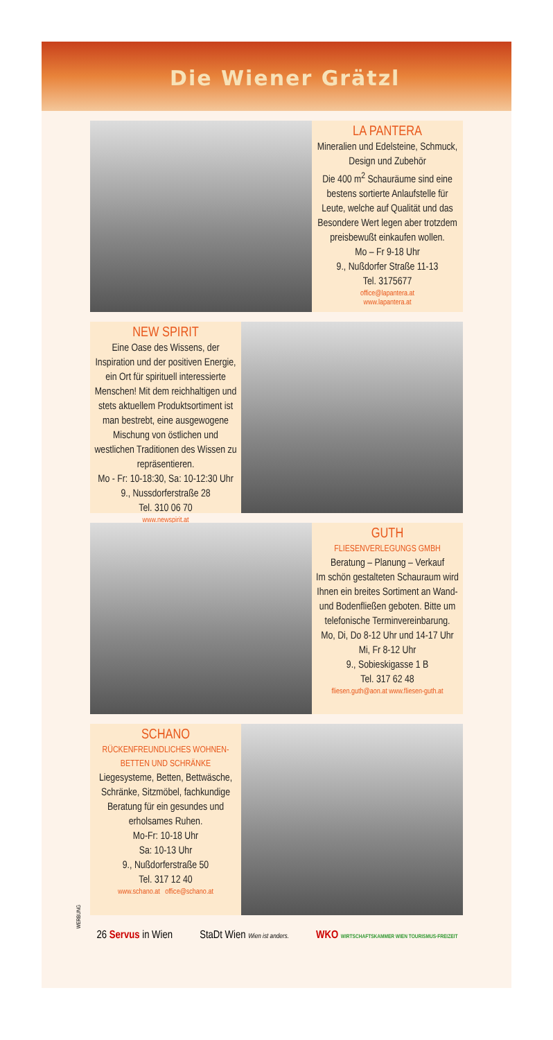Die Wiener Grätzl
LA PANTERA
Mineralien und Edelsteine, Schmuck, Design und Zubehör
Die 400 m<sup>2</sup> Schauräume sind eine bestens sortierte Anlaufstelle für Leute, welche auf Qualität und das Besondere Wert legen aber trotzdem preisbewußt einkaufen wollen.
Mo – Fr 9-18 Uhr
9., Nußdorfer Straße 11-13
Tel. 3175677
office@lapantera.at
www.lapantera.at
NEW SPIRIT
Eine Oase des Wissens, der Inspiration und der positiven Energie, ein Ort für spirituell interessierte Menschen! Mit dem reichhaltigen und stets aktuellem Produktsortiment ist man bestrebt, eine ausgewogene Mischung von östlichen und westlichen Traditionen des Wissen zu repräsentieren.
Mo - Fr: 10-18:30, Sa: 10-12:30 Uhr
9., Nussdorferstraße 28
Tel. 310 06 70
www.newspirit.at
GUTH
FLIESENVERLEGUNGS GMBH
Beratung – Planung – Verkauf
Im schön gestalteten Schauraum wird Ihnen ein breites Sortiment an Wand- und Bodenfließen geboten. Bitte um telefonische Terminvereinbarung.
Mo, Di, Do 8-12 Uhr und 14-17 Uhr
Mi, Fr 8-12 Uhr
9., Sobieskigasse 1 B
Tel. 317 62 48
fliesen.guth@aon.at www.fliesen-guth.at
SCHANO
RÜCKENFREUNDLICHES WOHNEN-
BETTEN UND SCHRÄNKE
Liegesysteme, Betten, Bettwäsche, Schränke, Sitzmöbel, fachkundige Beratung für ein gesundes und erholsames Ruhen.
Mo-Fr: 10-18 Uhr
Sa: 10-13 Uhr
9., Nußdorferstraße 50
Tel. 317 12 40
www.schano.at office@schano.at
WERBUNG
26 Servus in Wien StaDt Wien Wien ist anders. WKO WIRTSCHAFTSKAMMER WIEN TOURISMUS·FREIZEIT